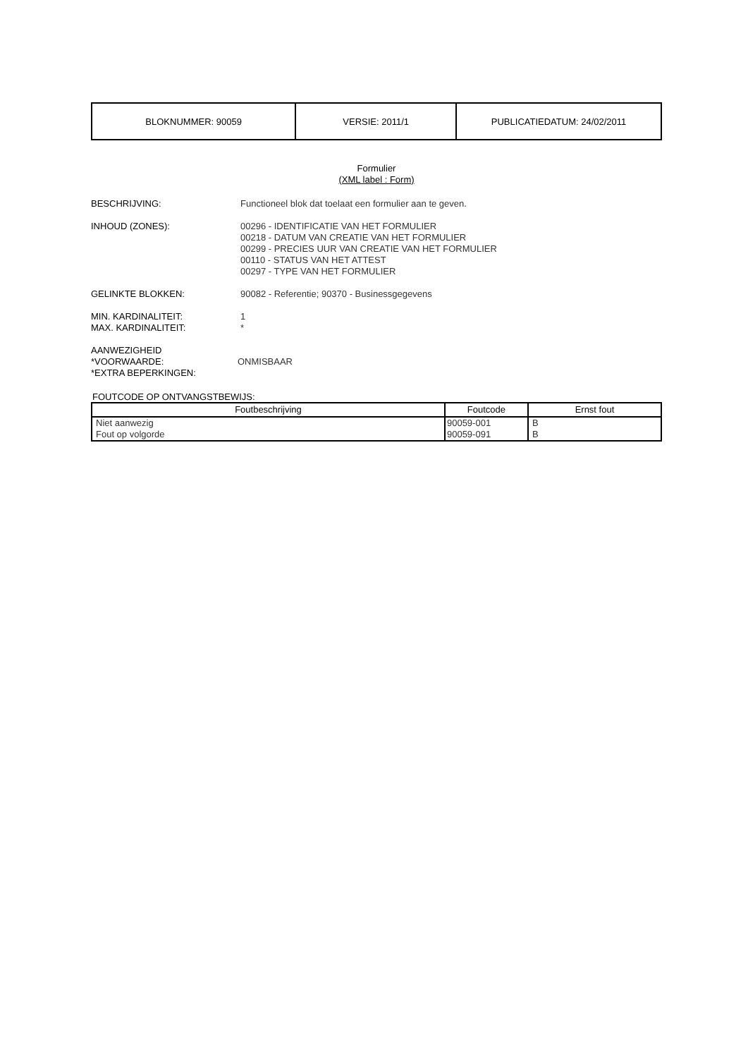| BLOKNUMMER: 90059 | VERSIE: 2011/1 | PUBLICATIEDATUM: 24/02/2011 |
Formulier
(XML label : Form)
BESCHRIJVING: Functioneel blok dat toelaat een formulier aan te geven.
INHOUD (ZONES): 00296 - IDENTIFICATIE VAN HET FORMULIER
00218 - DATUM VAN CREATIE VAN HET FORMULIER
00299 - PRECIES UUR VAN CREATIE VAN HET FORMULIER
00110 - STATUS VAN HET ATTEST
00297 - TYPE VAN HET FORMULIER
GELINKTE BLOKKEN: 90082 - Referentie; 90370 - Businessgegevens
MIN. KARDINALITEIT:
MAX. KARDINALITEIT:
1
*
AANWEZIGHEID
*VOORWAARDE:
*EXTRA BEPERKINGEN:
ONMISBAAR
FOUTCODE OP ONTVANGSTBEWIJS:
| Foutbeschrijving | Foutcode | Ernst fout |
| --- | --- | --- |
| Niet aanwezig | 90059-001 | B |
| Fout op volgorde | 90059-091 | B |